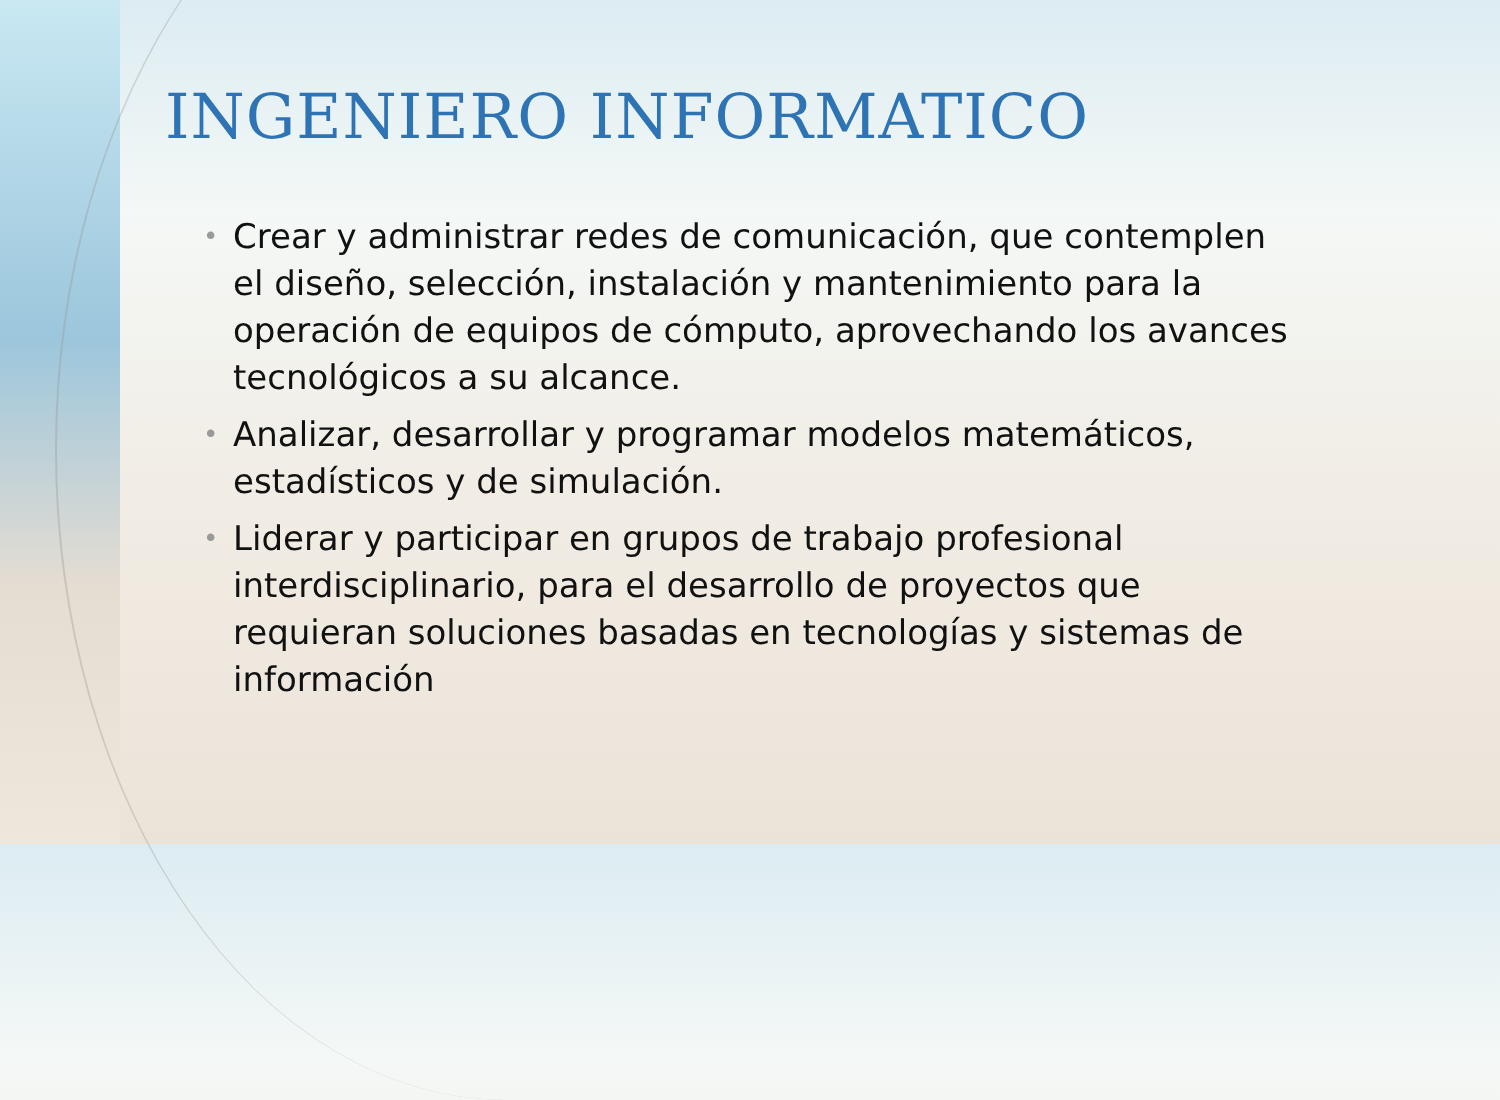INGENIERO INFORMATICO
• Crear y administrar redes de comunicación, que contemplen el diseño, selección, instalación y mantenimiento para la operación de equipos de cómputo, aprovechando los avances tecnológicos a su alcance.
• Analizar, desarrollar y programar modelos matemáticos, estadísticos y de simulación.
• Liderar y participar en grupos de trabajo profesional interdisciplinario, para el desarrollo de proyectos que requieran soluciones basadas en tecnologías y sistemas de información